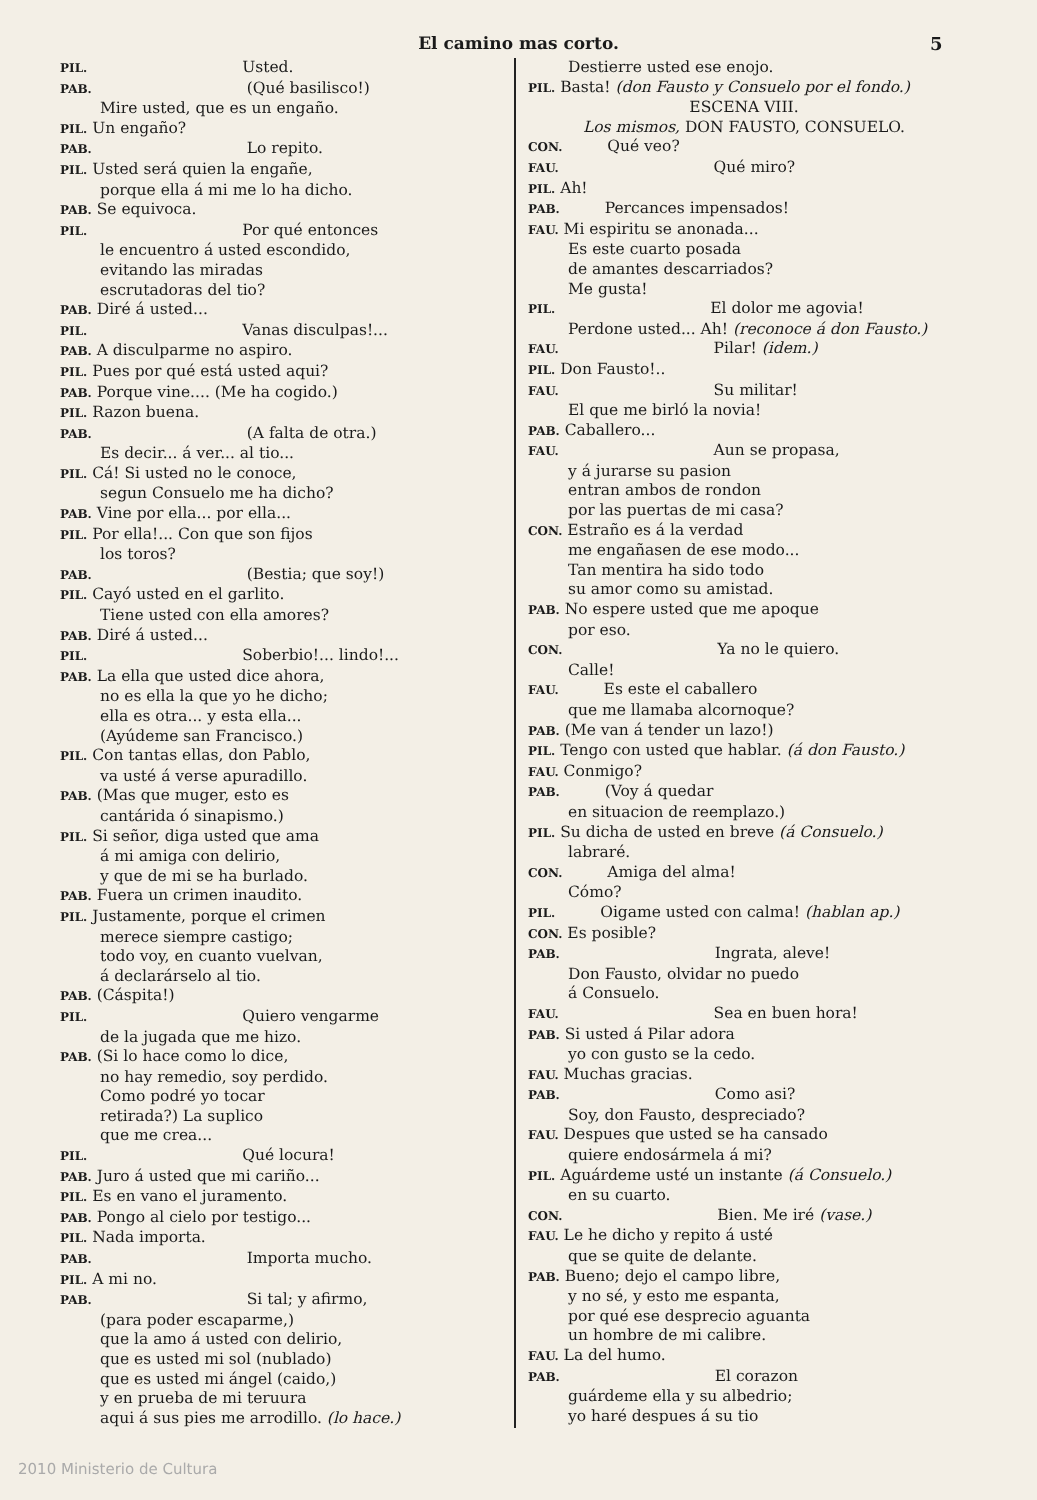El camino mas corto. 5
PIL. Usted.
PAB. (Qué basilisco!)
Mire usted, que es un engaño.
PIL. Un engaño?
PAB. Lo repito.
PIL. Usted será quien la engañe,
porque ella á mi me lo ha dicho.
PAB. Se equivoca.
PIL. Por qué entonces
le encuentro á usted escondido,
evitando las miradas
escrutadoras del tio?
PAB. Diré á usted...
PIL. Vanas disculpas!...
PAB. A disculparme no aspiro.
PIL. Pues por qué está usted aqui?
PAB. Porque vine.... (Me ha cogido.)
PIL. Razon buena.
PAB. (A falta de otra.)
Es decir... á ver... al tio...
PIL. Cá! Si usted no le conoce,
segun Consuelo me ha dicho?
PAB. Vine por ella... por ella...
PIL. Por ella!... Con que son fijos
los toros?
PAB. (Bestia; que soy!)
PIL. Cayó usted en el garlito.
Tiene usted con ella amores?
PAB. Diré á usted...
PIL. Soberbio!... lindo!...
PAB. La ella que usted dice ahora,
no es ella la que yo he dicho;
ella es otra... y esta ella...
(Ayúdeme san Francisco.)
PIL. Con tantas ellas, don Pablo,
va usté á verse apuradillo.
PAB. (Mas que muger, esto es
cantárida ó sinapismo.)
PIL. Si señor, diga usted que ama
á mi amiga con delirio,
y que de mi se ha burlado.
PAB. Fuera un crimen inaudito.
PIL. Justamente, porque el crimen
merece siempre castigo;
todo voy, en cuanto vuelvan,
á declarárselo al tio.
PAB. (Cáspita!)
PIL. Quiero vengarme
de la jugada que me hizo.
PAB. (Si lo hace como lo dice,
no hay remedio, soy perdido.
Como podré yo tocar
retirada?) La suplico
que me crea...
PIL. Qué locura!
PAB. Juro á usted que mi cariño...
PIL. Es en vano el juramento.
PAB. Pongo al cielo por testigo...
PIL. Nada importa.
PAB. Importa mucho.
PIL. A mi no.
PAB. Si tal; y afirmo,
(para poder escaparme,)
que la amo á usted con delirio,
que es usted mi sol (nublado)
que es usted mi ángel (caido,)
y en prueba de mi teruura
aqui á sus pies me arrodillo. (lo hace.)
Destierre usted ese enojo.
PIL. Basta! (don Fausto y Consuelo por el fondo.)
ESCENA VIII.
Los mismos, DON FAUSTO, CONSUELO.
CON. Qué veo?
FAU. Qué miro?
PIL. Ah!
PAB. Percances impensados!
FAU. Mi espiritu se anonada...
Es este cuarto posada
de amantes descarriados?
Me gusta!
PIL. El dolor me agovia!
Perdone usted... Ah! (reconoce á don Fausto.)
FAU. Pilar! (idem.)
PIL. Don Fausto!..
FAU. Su militar!
El que me birló la novia!
PAB. Caballero...
FAU. Aun se propasa,
y á jurarse su pasion
entran ambos de rondon
por las puertas de mi casa?
CON. Estraño es á la verdad
me engañasen de ese modo...
Tan mentira ha sido todo
su amor como su amistad.
PAB. No espere usted que me apoque
por eso.
CON. Ya no le quiero.
Calle!
FAU. Es este el caballero
que me llamaba alcornoque?
PAB. (Me van á tender un lazo!)
PIL. Tengo con usted que hablar. (á don Fausto.)
FAU. Conmigo?
PAB. (Voy á quedar
en situacion de reemplazo.)
PIL. Su dicha de usted en breve (á Consuelo.)
labraré.
CON. Amiga del alma!
Cómo?
PIL. Oigame usted con calma! (hablan ap.)
CON. Es posible?
PAB. Ingrata, aleve!
Don Fausto, olvidar no puedo
á Consuelo.
FAU. Sea en buen hora!
PAB. Si usted á Pilar adora
yo con gusto se la cedo.
FAU. Muchas gracias.
PAB. Como asi?
Soy, don Fausto, despreciado?
FAU. Despues que usted se ha cansado
quiere endosármela á mi?
PIL. Aguárdeme usté un instante (á Consuelo.)
en su cuarto.
CON. Bien. Me iré (vase.)
FAU. Le he dicho y repito á usté
que se quite de delante.
PAB. Bueno; dejo el campo libre,
y no sé, y esto me espanta,
por qué ese desprecio aguanta
un hombre de mi calibre.
FAU. La del humo.
PAB. El corazon
guárdeme ella y su albedrio;
yo haré despues á su tio
2010 Ministerio de Cultura